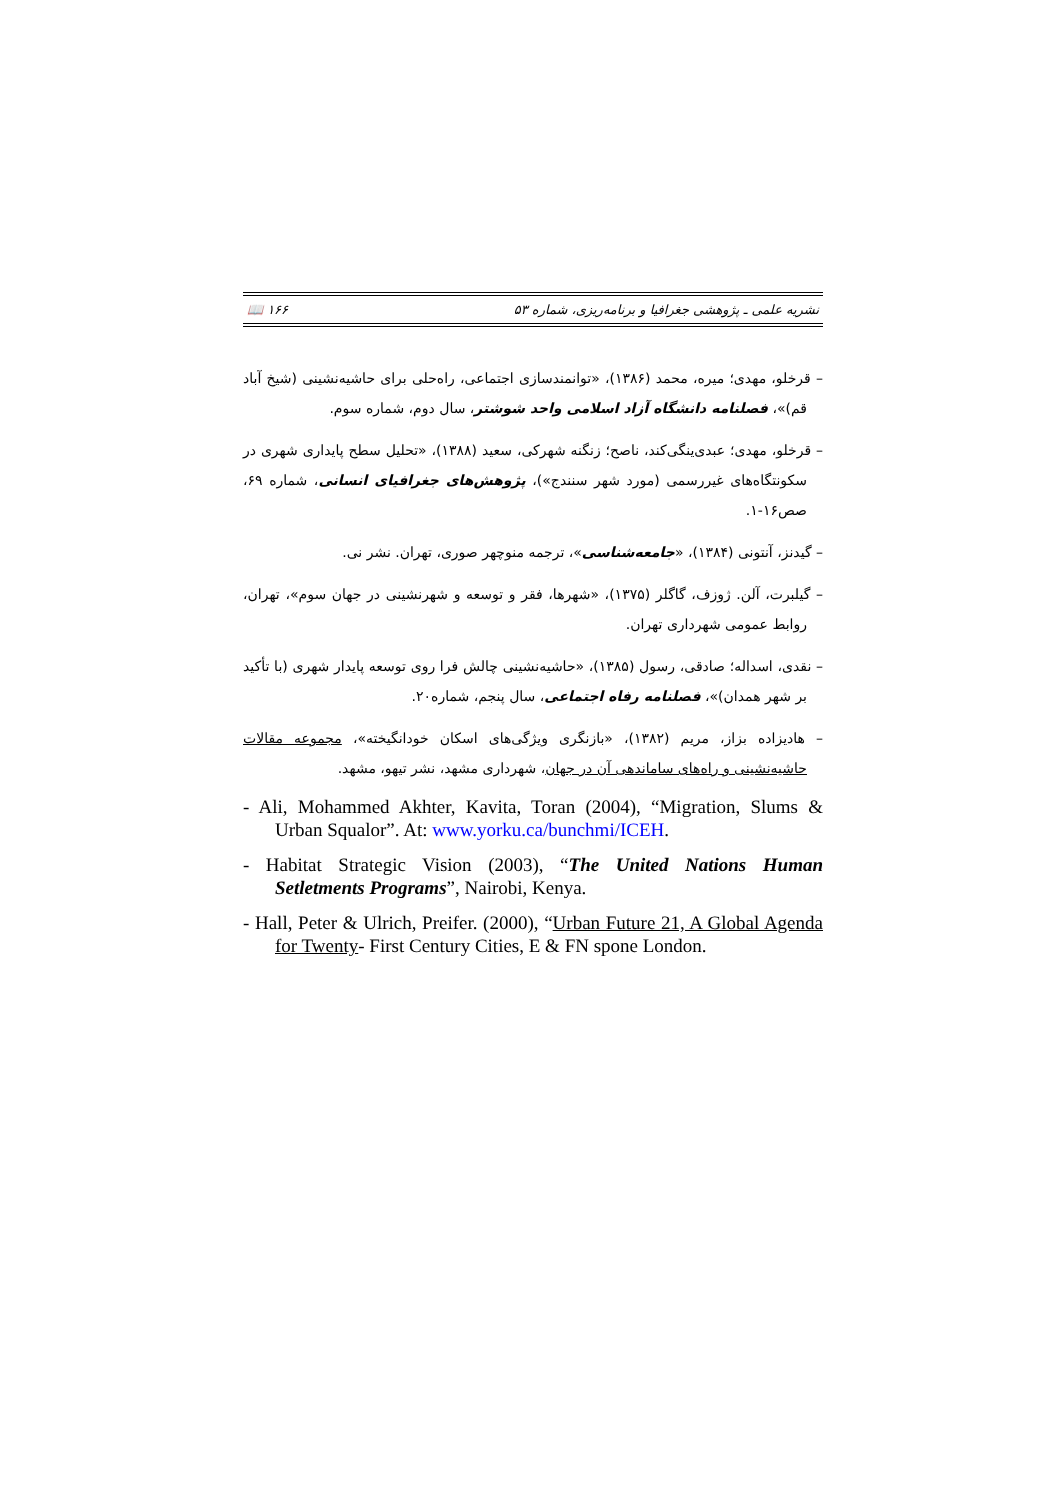نشریه علمی ـ پژوهشی جغرافیا و برنامه‌ریزی، شماره ۵۳ ۱۶۶ 📖
– قرخلو، مهدی؛ میره، محمد (۱۳۸۶)، «توانمندسازی اجتماعی، راه‌حلی برای حاشیه‌نشینی (شیخ آباد قم)»، فصلنامه دانشگاه آزاد اسلامی واحد شوشتر، سال دوم، شماره سوم.
– قرخلو، مهدی؛ عبدی‌ینگی‌کند، ناصح؛ زنگنه شهرکی، سعید (۱۳۸۸)، «تحلیل سطح پایداری شهری در سکونتگاه‌های غیررسمی (مورد شهر سنندج»)، پژوهش‌های جغرافیای انسانی، شماره ۶۹، صص۱۶-۱.
– گیدنز، آنتونی (۱۳۸۴)، «جامعه‌شناسی»، ترجمه منوچهر صوری، تهران. نشر نی.
– گیلبرت، آلن. ژوزف، گاگلر (۱۳۷۵)، «شهرها، فقر و توسعه و شهرنشینی در جهان سوم»، تهران، روابط عمومی شهرداری تهران.
– نقدی، اسداله؛ صادقی، رسول (۱۳۸۵)، «حاشیه‌نشینی چالش فرا روی توسعه پایدار شهری (با تأکید بر شهر همدان)»، فصلنامه رفاه اجتماعی، سال پنجم، شماره۲۰.
– هادیزاده بزاز، مریم (۱۳۸۲)، «بازنگری ویژگی‌های اسکان خودانگیخته»، مجموعه مقالات حاشیه‌نشینی و راه‌های ساماندهی آن در جهان، شهرداری مشهد، نشر تیهو، مشهد.
- Ali, Mohammed Akhter, Kavita, Toran (2004), “Migration, Slums & Urban Squalor”. At: www.yorku.ca/bunchmi/ICEH.
- Habitat Strategic Vision (2003), “The United Nations Human Setletments Programs”, Nairobi, Kenya.
- Hall, Peter & Ulrich, Preifer. (2000), “Urban Future 21, A Global Agenda for Twenty- First Century Cities, E & FN spone London.